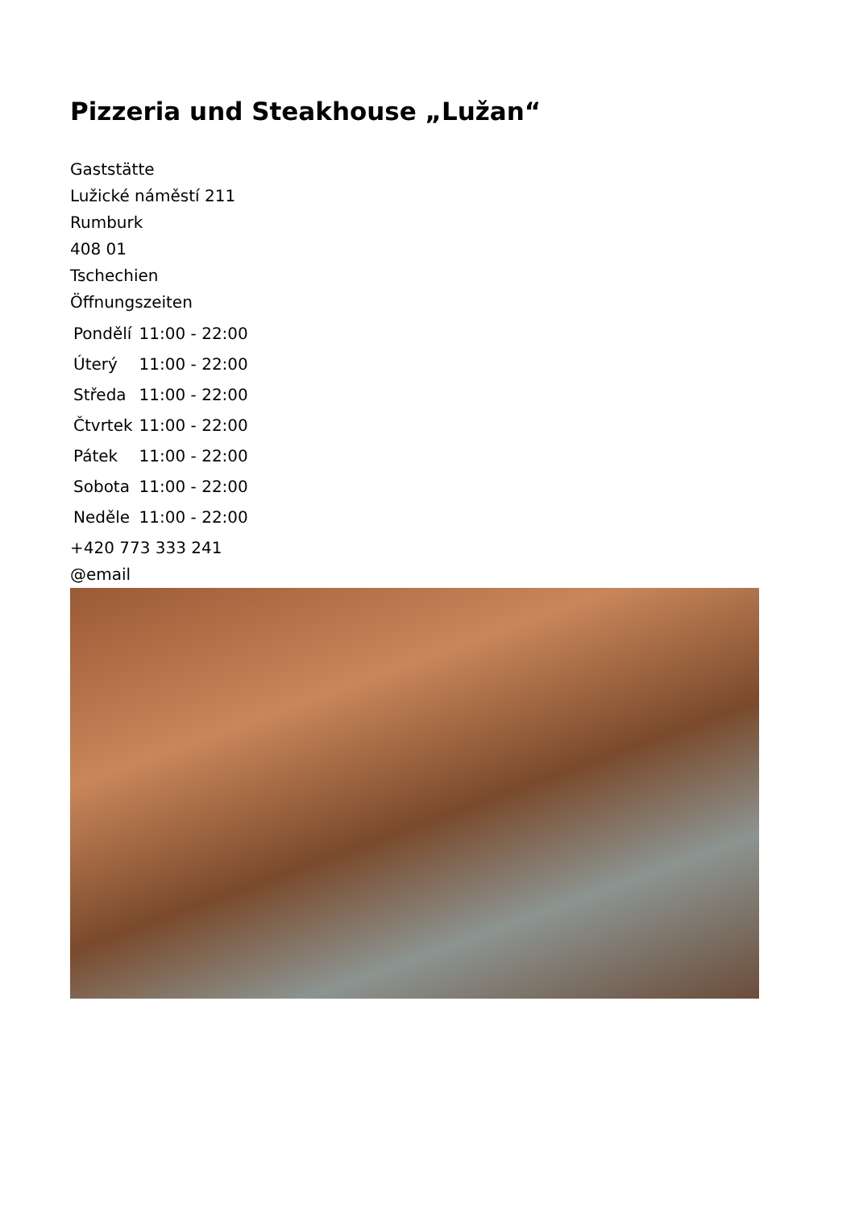Pizzeria und Steakhouse „Lužan“
Gaststätte
Lužické náměstí 211
Rumburk
408 01
Tschechien
Öffnungszeiten
| Pondělí | 11:00 - 22:00 |
| Úterý | 11:00 - 22:00 |
| Středa | 11:00 - 22:00 |
| Čtvrtek | 11:00 - 22:00 |
| Pátek | 11:00 - 22:00 |
| Sobota | 11:00 - 22:00 |
| Neděle | 11:00 - 22:00 |
+420 773 333 241
@email